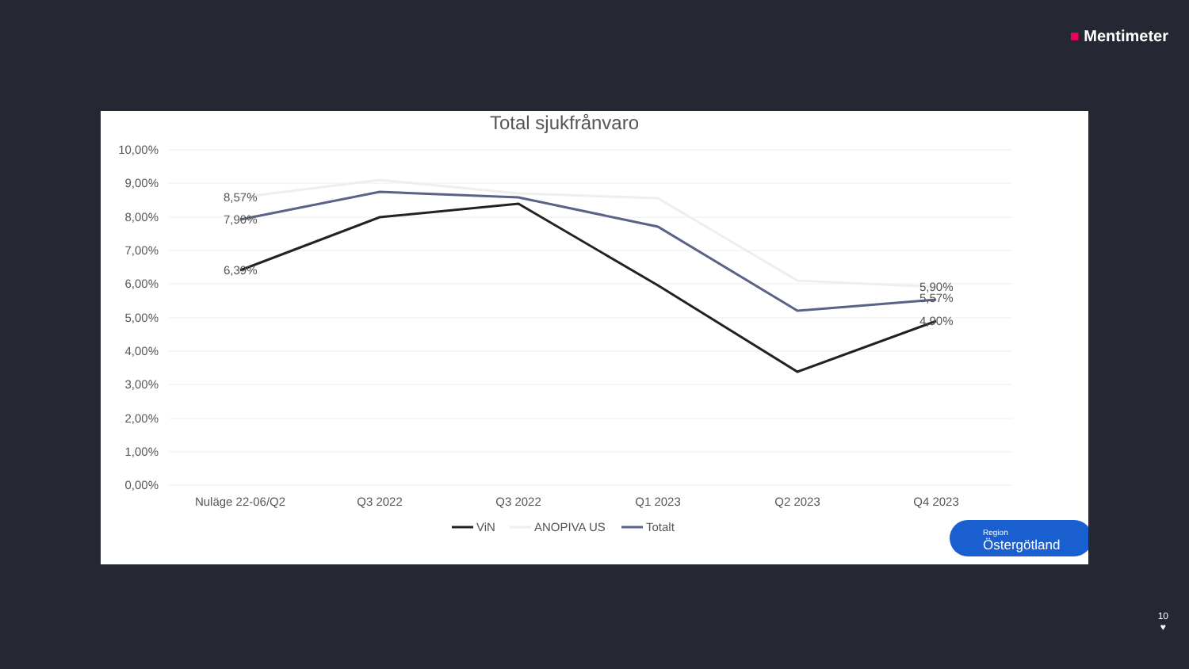■ Mentimeter
Total sjukfrånvaro
10,00%
9,00%
8,00%
7,00%
6,00%
5,00%
4,00%
3,00%
2,00%
1,00%
0,00%
8,57%
7,90%
6,39%
5,90%
5,57%
4,90%
Nuläge 22-06/Q2
Q3 2022
Q3 2022
Q1 2023
Q2 2023
Q4 2023
ViN
ANOPIVA US
Totalt
Region
Östergötland
10
♥